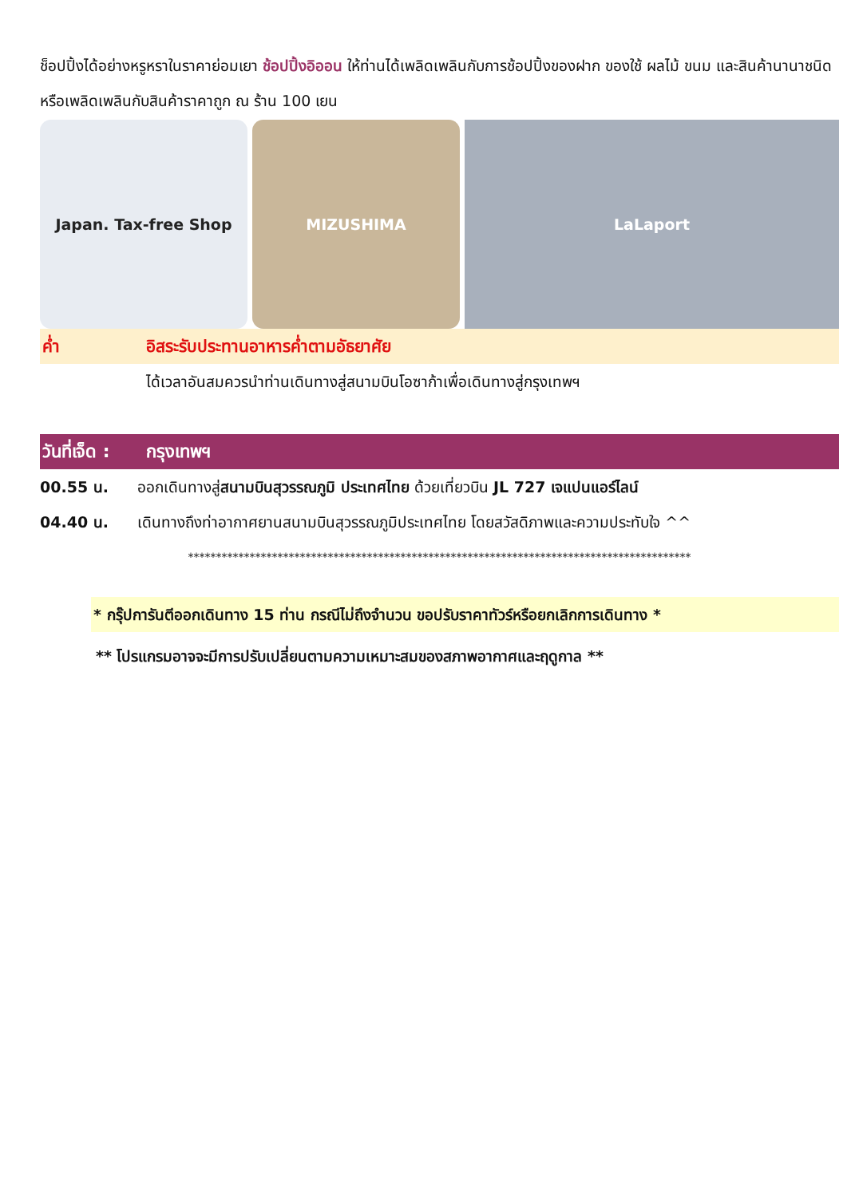ช็อปปิ้งได้อย่างหรูหราในราคาย่อมเยา ช้อปปิ้งอิออน ให้ท่านได้เพลิดเพลินกับการช้อปปิ้งของฝาก ของใช้ ผลไม้ ขนม และสินค้านานาชนิดหรือเพลิดเพลินกับสินค้าราคาถูก ณ ร้าน 100 เยน
Japan. Tax-free Shop MIZUSHIMA LaLaport
ค่ำ อิสระรับประทานอาหารค่ำตามอัธยาศัย
ได้เวลาอันสมควรนำท่านเดินทางสู่สนามบินโอซาก้าเพื่อเดินทางสู่กรุงเทพฯ
วันที่เจ็ด : กรุงเทพฯ
00.55 น. ออกเดินทางสู่สนามบินสุวรรณภูมิ ประเทศไทย ด้วยเที่ยวบิน JL 727 เจแปนแอร์ไลน์
04.40 น. เดินทางถึงท่าอากาศยานสนามบินสุวรรณภูมิประเทศไทย โดยสวัสดิภาพและความประทับใจ ^^
******************************************************************************************
* กรุ๊ปการันตีออกเดินทาง 15 ท่าน กรณีไม่ถึงจำนวน ขอปรับราคาทัวร์หรือยกเลิกการเดินทาง *
** โปรแกรมอาจจะมีการปรับเปลี่ยนตามความเหมาะสมของสภาพอากาศและฤดูกาล **